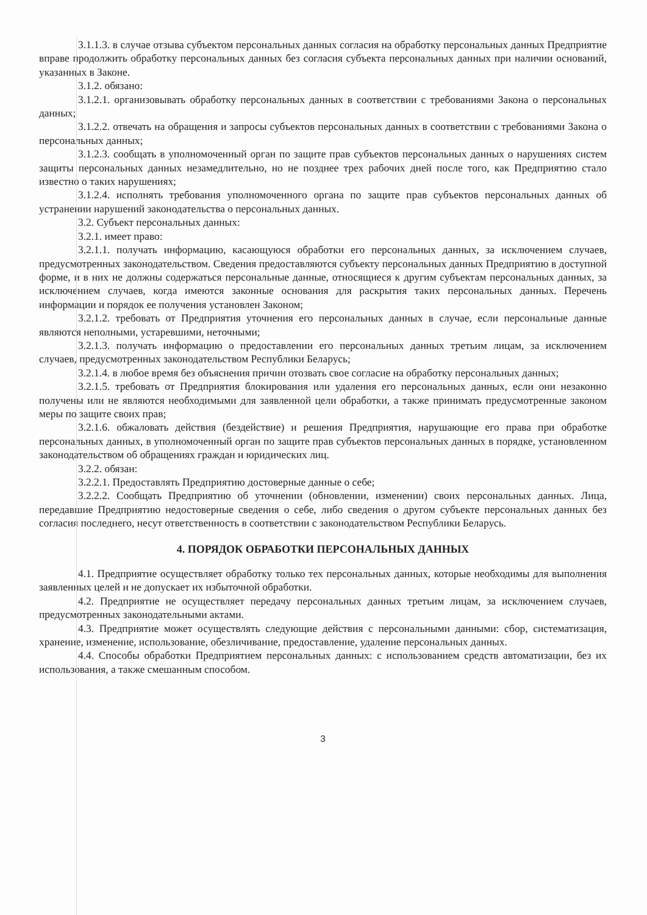3.1.1.3. в случае отзыва субъектом персональных данных согласия на обработку персональных данных Предприятие вправе продолжить обработку персональных данных без согласия субъекта персональных данных при наличии оснований, указанных в Законе.
3.1.2. обязано:
3.1.2.1. организовывать обработку персональных данных в соответствии с требованиями Закона о персональных данных;
3.1.2.2. отвечать на обращения и запросы субъектов персональных данных в соответствии с требованиями Закона о персональных данных;
3.1.2.3. сообщать в уполномоченный орган по защите прав субъектов персональных данных о нарушениях систем защиты персональных данных незамедлительно, но не позднее трех рабочих дней после того, как Предприятию стало известно о таких нарушениях;
3.1.2.4. исполнять требования уполномоченного органа по защите прав субъектов персональных данных об устранении нарушений законодательства о персональных данных.
3.2. Субъект персональных данных:
3.2.1. имеет право:
3.2.1.1. получать информацию, касающуюся обработки его персональных данных, за исключением случаев, предусмотренных законодательством. Сведения предоставляются субъекту персональных данных Предприятию в доступной форме, и в них не должны содержаться персональные данные, относящиеся к другим субъектам персональных данных, за исключением случаев, когда имеются законные основания для раскрытия таких персональных данных. Перечень информации и порядок ее получения установлен Законом;
3.2.1.2. требовать от Предприятия уточнения его персональных данных в случае, если персональные данные являются неполными, устаревшими, неточными;
3.2.1.3. получать информацию о предоставлении его персональных данных третьим лицам, за исключением случаев, предусмотренных законодательством Республики Беларусь;
3.2.1.4. в любое время без объяснения причин отозвать свое согласие на обработку персональных данных;
3.2.1.5. требовать от Предприятия блокирования или удаления его персональных данных, если они незаконно получены или не являются необходимыми для заявленной цели обработки, а также принимать предусмотренные законом меры по защите своих прав;
3.2.1.6. обжаловать действия (бездействие) и решения Предприятия, нарушающие его права при обработке персональных данных, в уполномоченный орган по защите прав субъектов персональных данных в порядке, установленном законодательством об обращениях граждан и юридических лиц.
3.2.2. обязан:
3.2.2.1. Предоставлять Предприятию достоверные данные о себе;
3.2.2.2. Сообщать Предприятию об уточнении (обновлении, изменении) своих персональных данных. Лица, передавшие Предприятию недостоверные сведения о себе, либо сведения о другом субъекте персональных данных без согласия последнего, несут ответственность в соответствии с законодательством Республики Беларусь.
4. ПОРЯДОК ОБРАБОТКИ ПЕРСОНАЛЬНЫХ ДАННЫХ
4.1. Предприятие осуществляет обработку только тех персональных данных, которые необходимы для выполнения заявленных целей и не допускает их избыточной обработки.
4.2. Предприятие не осуществляет передачу персональных данных третьим лицам, за исключением случаев, предусмотренных законодательными актами.
4.3. Предприятие может осуществлять следующие действия с персональными данными: сбор, систематизация, хранение, изменение, использование, обезличивание, предоставление, удаление персональных данных.
4.4. Способы обработки Предприятием персональных данных: с использованием средств автоматизации, без их использования, а также смешанным способом.
3